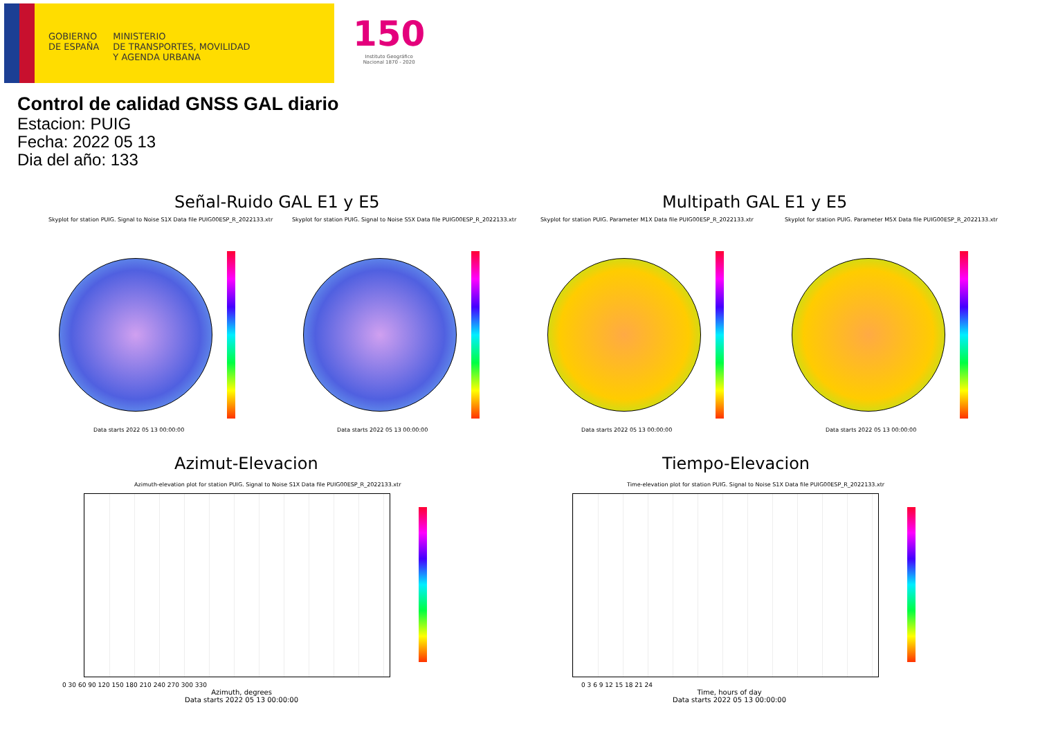GOBIERNO
DE ESPAÑA
MINISTERIO
DE TRANSPORTES, MOVILIDAD
Y AGENDA URBANA
150
Instituto Geográfico
Nacional 1870 - 2020
Control de calidad GNSS GAL diario
Estacion: PUIG
Fecha: 2022 05 13
Dia del año: 133
Señal-Ruido GAL E1 y E5 Multipath GAL E1 y E5
Skyplot for station PUIG. Signal to Noise S1X Data file PUIG00ESP_R_2022133.xtr
Skyplot for station PUIG. Signal to Noise S5X Data file PUIG00ESP_R_2022133.xtr
Skyplot for station PUIG. Parameter M1X Data file PUIG00ESP_R_2022133.xtr
Skyplot for station PUIG. Parameter M5X Data file PUIG00ESP_R_2022133.xtr
Data starts 2022 05 13 00:00:00
Data starts 2022 05 13 00:00:00
Data starts 2022 05 13 00:00:00
Data starts 2022 05 13 00:00:00
Azimut-Elevacion Tiempo-Elevacion
Azimuth-elevation plot for station PUIG. Signal to Noise S1X Data file PUIG00ESP_R_2022133.xtr
Time-elevation plot for station PUIG. Signal to Noise S1X Data file PUIG00ESP_R_2022133.xtr
0 30 60 90 120 150 180 210 240 270 300 330
Azimuth, degrees
Data starts 2022 05 13 00:00:00
0 3 6 9 12 15 18 21 24
Time, hours of day
Data starts 2022 05 13 00:00:00